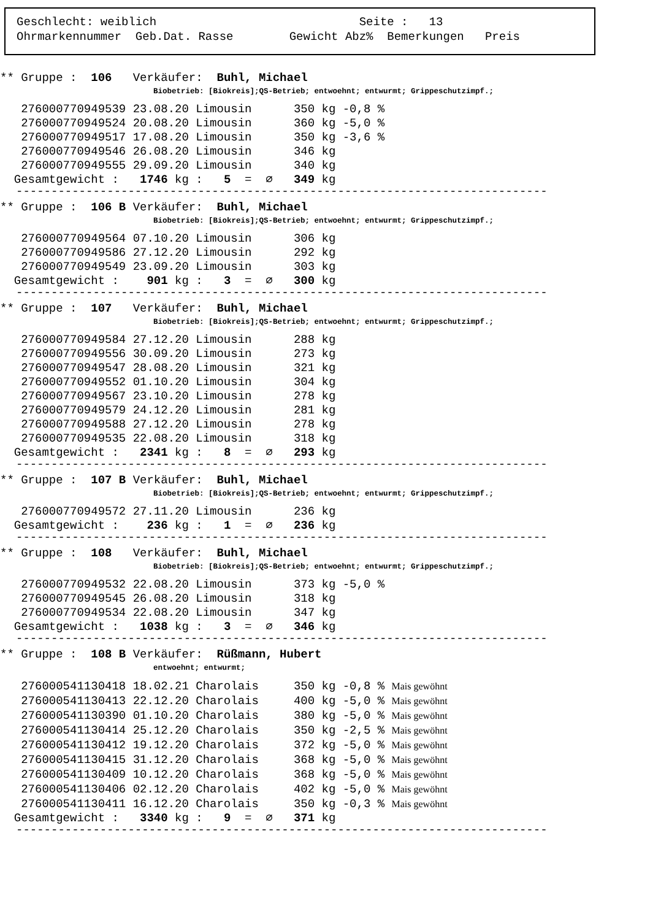Geschlecht: weiblich Seite : 13 Ohrmarkennummer Geb.Dat. Rasse Gewicht Abz% Bemerkungen Preis
** Gruppe : 106 Verkäufer: Buhl, Michael
Biobetrieb: [Biokreis];QS-Betrieb; entwoehnt; entwurmt; Grippeschutzimpf.;
276000770949539 23.08.20 Limousin 350 kg -0,8 % 276000770949524 20.08.20 Limousin 360 kg -5,0 % 276000770949517 17.08.20 Limousin 350 kg -3,6 % 276000770949546 26.08.20 Limousin 346 kg 276000770949555 29.09.20 Limousin 340 kg Gesamtgewicht : 1746 kg : 5 = ∅ 349 kg
----------------------------------------------------------------------------
** Gruppe : 106 B Verkäufer: Buhl, Michael
Biobetrieb: [Biokreis];QS-Betrieb; entwoehnt; entwurmt; Grippeschutzimpf.;
276000770949564 07.10.20 Limousin 306 kg 276000770949586 27.12.20 Limousin 292 kg 276000770949549 23.09.20 Limousin 303 kg Gesamtgewicht : 901 kg : 3 = ∅ 300 kg
----------------------------------------------------------------------------
** Gruppe : 107 Verkäufer: Buhl, Michael
Biobetrieb: [Biokreis];QS-Betrieb; entwoehnt; entwurmt; Grippeschutzimpf.;
276000770949584 27.12.20 Limousin 288 kg 276000770949556 30.09.20 Limousin 273 kg 276000770949547 28.08.20 Limousin 321 kg 276000770949552 01.10.20 Limousin 304 kg 276000770949567 23.10.20 Limousin 278 kg 276000770949579 24.12.20 Limousin 281 kg 276000770949588 27.12.20 Limousin 278 kg 276000770949535 22.08.20 Limousin 318 kg Gesamtgewicht : 2341 kg : 8 = ∅ 293 kg
----------------------------------------------------------------------------
** Gruppe : 107 B Verkäufer: Buhl, Michael
Biobetrieb: [Biokreis];QS-Betrieb; entwoehnt; entwurmt; Grippeschutzimpf.;
276000770949572 27.11.20 Limousin 236 kg Gesamtgewicht : 236 kg : 1 = ∅ 236 kg
----------------------------------------------------------------------------
** Gruppe : 108 Verkäufer: Buhl, Michael
Biobetrieb: [Biokreis];QS-Betrieb; entwoehnt; entwurmt; Grippeschutzimpf.;
276000770949532 22.08.20 Limousin 373 kg -5,0 % 276000770949545 26.08.20 Limousin 318 kg 276000770949534 22.08.20 Limousin 347 kg Gesamtgewicht : 1038 kg : 3 = ∅ 346 kg
----------------------------------------------------------------------------
** Gruppe : 108 B Verkäufer: Rüßmann, Hubert
entwoehnt; entwurmt;
276000541130418 18.02.21 Charolais 350 kg -0,8 % Mais gewöhnt 276000541130413 22.12.20 Charolais 400 kg -5,0 % Mais gewöhnt 276000541130390 01.10.20 Charolais 380 kg -5,0 % Mais gewöhnt 276000541130414 25.12.20 Charolais 350 kg -2,5 % Mais gewöhnt 276000541130412 19.12.20 Charolais 372 kg -5,0 % Mais gewöhnt 276000541130415 31.12.20 Charolais 368 kg -5,0 % Mais gewöhnt 276000541130409 10.12.20 Charolais 368 kg -5,0 % Mais gewöhnt 276000541130406 02.12.20 Charolais 402 kg -5,0 % Mais gewöhnt 276000541130411 16.12.20 Charolais 350 kg -0,3 % Mais gewöhnt Gesamtgewicht : 3340 kg : 9 = ∅ 371 kg
----------------------------------------------------------------------------